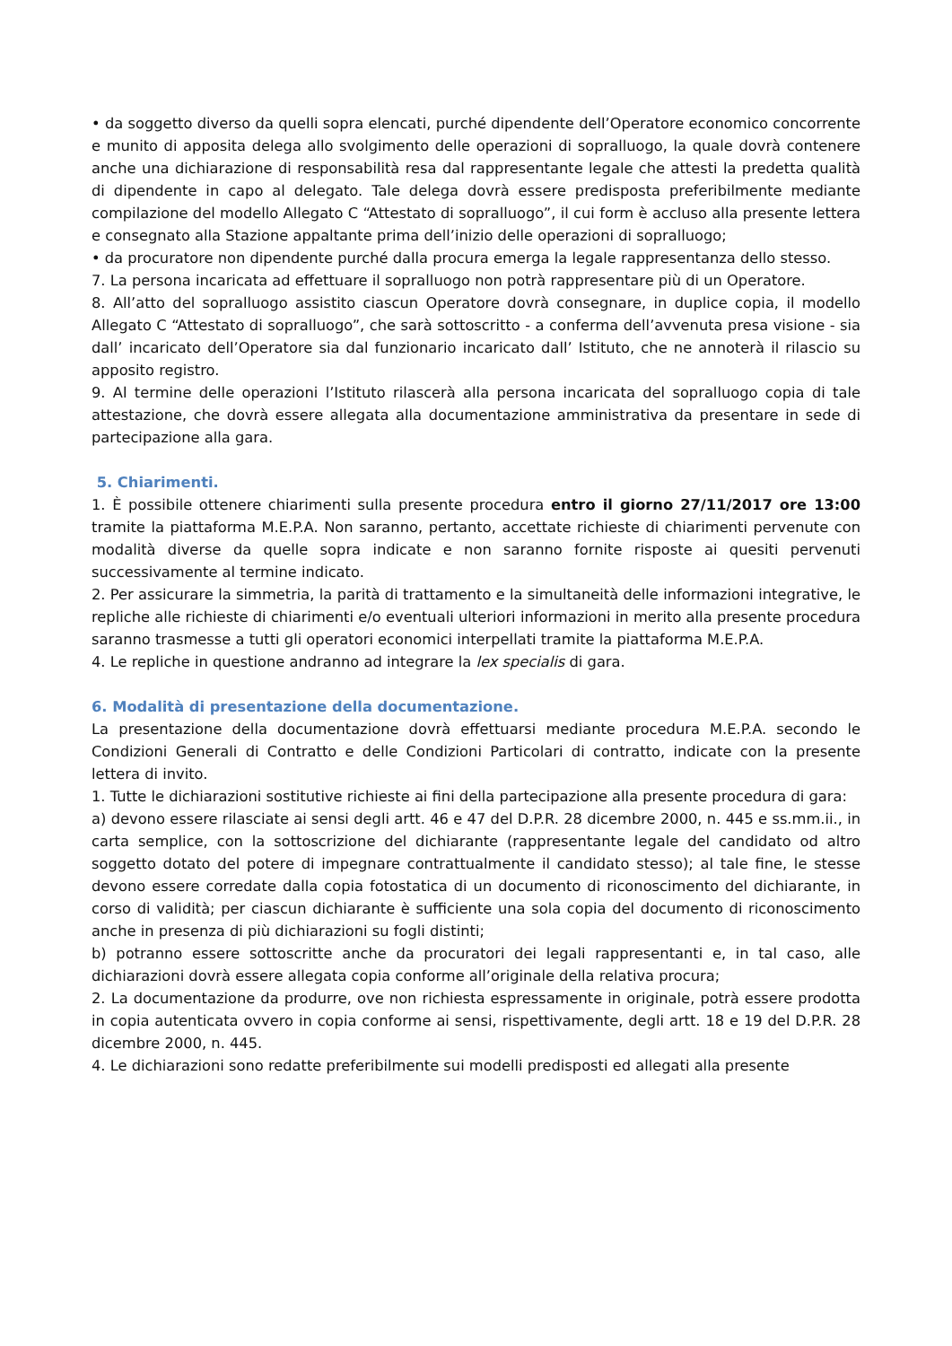• da soggetto diverso da quelli sopra elencati, purché dipendente dell’Operatore economico concorrente e munito di apposita delega allo svolgimento delle operazioni di sopralluogo, la quale dovrà contenere anche una dichiarazione di responsabilità resa dal rappresentante legale che attesti la predetta qualità di dipendente in capo al delegato. Tale delega dovrà essere predisposta preferibilmente mediante compilazione del modello Allegato C “Attestato di sopralluogo”, il cui form è accluso alla presente lettera e consegnato alla Stazione appaltante prima dell’inizio delle operazioni di sopralluogo;
• da procuratore non dipendente purché dalla procura emerga la legale rappresentanza dello stesso.
7. La persona incaricata ad effettuare il sopralluogo non potrà rappresentare più di un Operatore.
8. All’atto del sopralluogo assistito ciascun Operatore dovrà consegnare, in duplice copia, il modello Allegato C “Attestato di sopralluogo”, che sarà sottoscritto - a conferma dell’avvenuta presa visione - sia dall’ incaricato dell’Operatore sia dal funzionario incaricato dall’ Istituto, che ne annoterà il rilascio su apposito registro.
9. Al termine delle operazioni l’Istituto rilascerà alla persona incaricata del sopralluogo copia di tale attestazione, che dovrà essere allegata alla documentazione amministrativa da presentare in sede di partecipazione alla gara.
5. Chiarimenti.
1. È possibile ottenere chiarimenti sulla presente procedura entro il giorno 27/11/2017 ore 13:00 tramite la piattaforma M.E.P.A. Non saranno, pertanto, accettate richieste di chiarimenti pervenute con modalità diverse da quelle sopra indicate e non saranno fornite risposte ai quesiti pervenuti successivamente al termine indicato.
2. Per assicurare la simmetria, la parità di trattamento e la simultaneità delle informazioni integrative, le repliche alle richieste di chiarimenti e/o eventuali ulteriori informazioni in merito alla presente procedura saranno trasmesse a tutti gli operatori economici interpellati tramite la piattaforma M.E.P.A.
4. Le repliche in questione andranno ad integrare la lex specialis di gara.
6. Modalità di presentazione della documentazione.
La presentazione della documentazione dovrà effettuarsi mediante procedura M.E.P.A. secondo le Condizioni Generali di Contratto e delle Condizioni Particolari di contratto, indicate con la presente lettera di invito.
1. Tutte le dichiarazioni sostitutive richieste ai fini della partecipazione alla presente procedura di gara:
a) devono essere rilasciate ai sensi degli artt. 46 e 47 del D.P.R. 28 dicembre 2000, n. 445 e ss.mm.ii., in carta semplice, con la sottoscrizione del dichiarante (rappresentante legale del candidato od altro soggetto dotato del potere di impegnare contrattualmente il candidato stesso); al tale fine, le stesse devono essere corredate dalla copia fotostatica di un documento di riconoscimento del dichiarante, in corso di validità; per ciascun dichiarante è sufficiente una sola copia del documento di riconoscimento anche in presenza di più dichiarazioni su fogli distinti;
b) potranno essere sottoscritte anche da procuratori dei legali rappresentanti e, in tal caso, alle dichiarazioni dovrà essere allegata copia conforme all’originale della relativa procura;
2. La documentazione da produrre, ove non richiesta espressamente in originale, potrà essere prodotta in copia autenticata ovvero in copia conforme ai sensi, rispettivamente, degli artt. 18 e 19 del D.P.R. 28 dicembre 2000, n. 445.
4. Le dichiarazioni sono redatte preferibilmente sui modelli predisposti ed allegati alla presente